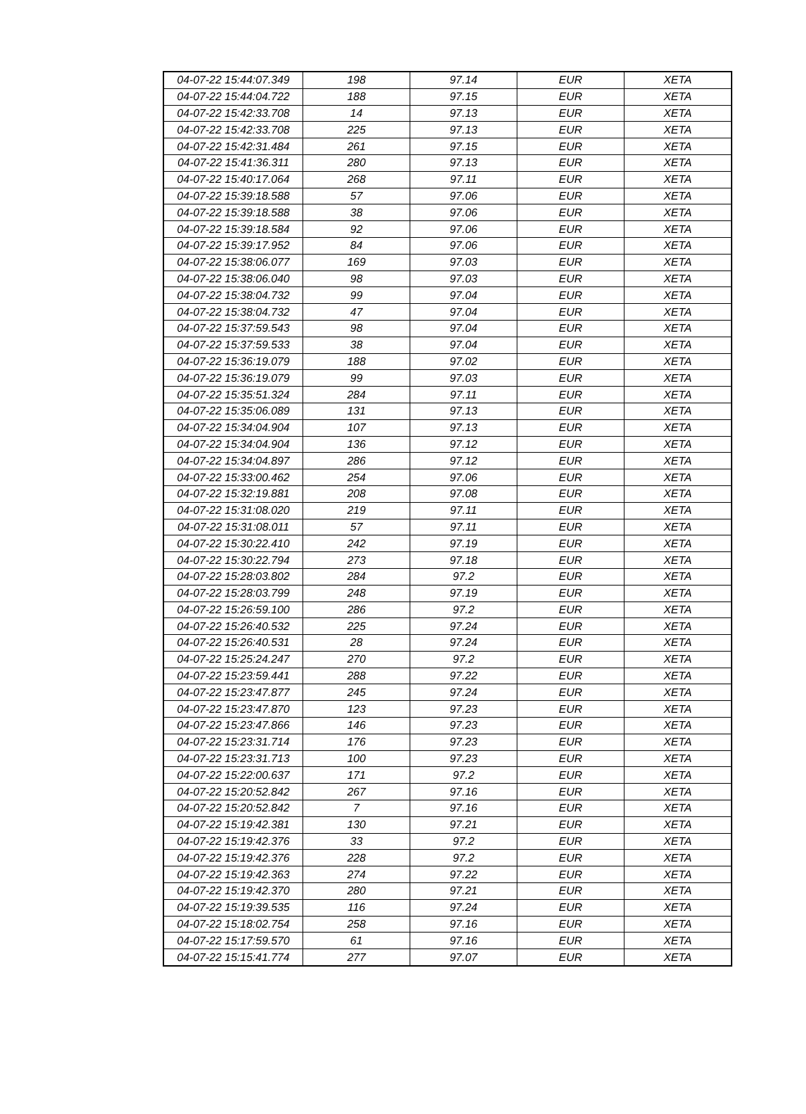| 04-07-22 15:44:07.349 | 198 | 97.14 | EUR | XETA |
| 04-07-22 15:44:04.722 | 188 | 97.15 | EUR | XETA |
| 04-07-22 15:42:33.708 | 14 | 97.13 | EUR | XETA |
| 04-07-22 15:42:33.708 | 225 | 97.13 | EUR | XETA |
| 04-07-22 15:42:31.484 | 261 | 97.15 | EUR | XETA |
| 04-07-22 15:41:36.311 | 280 | 97.13 | EUR | XETA |
| 04-07-22 15:40:17.064 | 268 | 97.11 | EUR | XETA |
| 04-07-22 15:39:18.588 | 57 | 97.06 | EUR | XETA |
| 04-07-22 15:39:18.588 | 38 | 97.06 | EUR | XETA |
| 04-07-22 15:39:18.584 | 92 | 97.06 | EUR | XETA |
| 04-07-22 15:39:17.952 | 84 | 97.06 | EUR | XETA |
| 04-07-22 15:38:06.077 | 169 | 97.03 | EUR | XETA |
| 04-07-22 15:38:06.040 | 98 | 97.03 | EUR | XETA |
| 04-07-22 15:38:04.732 | 99 | 97.04 | EUR | XETA |
| 04-07-22 15:38:04.732 | 47 | 97.04 | EUR | XETA |
| 04-07-22 15:37:59.543 | 98 | 97.04 | EUR | XETA |
| 04-07-22 15:37:59.533 | 38 | 97.04 | EUR | XETA |
| 04-07-22 15:36:19.079 | 188 | 97.02 | EUR | XETA |
| 04-07-22 15:36:19.079 | 99 | 97.03 | EUR | XETA |
| 04-07-22 15:35:51.324 | 284 | 97.11 | EUR | XETA |
| 04-07-22 15:35:06.089 | 131 | 97.13 | EUR | XETA |
| 04-07-22 15:34:04.904 | 107 | 97.13 | EUR | XETA |
| 04-07-22 15:34:04.904 | 136 | 97.12 | EUR | XETA |
| 04-07-22 15:34:04.897 | 286 | 97.12 | EUR | XETA |
| 04-07-22 15:33:00.462 | 254 | 97.06 | EUR | XETA |
| 04-07-22 15:32:19.881 | 208 | 97.08 | EUR | XETA |
| 04-07-22 15:31:08.020 | 219 | 97.11 | EUR | XETA |
| 04-07-22 15:31:08.011 | 57 | 97.11 | EUR | XETA |
| 04-07-22 15:30:22.410 | 242 | 97.19 | EUR | XETA |
| 04-07-22 15:30:22.794 | 273 | 97.18 | EUR | XETA |
| 04-07-22 15:28:03.802 | 284 | 97.2 | EUR | XETA |
| 04-07-22 15:28:03.799 | 248 | 97.19 | EUR | XETA |
| 04-07-22 15:26:59.100 | 286 | 97.2 | EUR | XETA |
| 04-07-22 15:26:40.532 | 225 | 97.24 | EUR | XETA |
| 04-07-22 15:26:40.531 | 28 | 97.24 | EUR | XETA |
| 04-07-22 15:25:24.247 | 270 | 97.2 | EUR | XETA |
| 04-07-22 15:23:59.441 | 288 | 97.22 | EUR | XETA |
| 04-07-22 15:23:47.877 | 245 | 97.24 | EUR | XETA |
| 04-07-22 15:23:47.870 | 123 | 97.23 | EUR | XETA |
| 04-07-22 15:23:47.866 | 146 | 97.23 | EUR | XETA |
| 04-07-22 15:23:31.714 | 176 | 97.23 | EUR | XETA |
| 04-07-22 15:23:31.713 | 100 | 97.23 | EUR | XETA |
| 04-07-22 15:22:00.637 | 171 | 97.2 | EUR | XETA |
| 04-07-22 15:20:52.842 | 267 | 97.16 | EUR | XETA |
| 04-07-22 15:20:52.842 | 7 | 97.16 | EUR | XETA |
| 04-07-22 15:19:42.381 | 130 | 97.21 | EUR | XETA |
| 04-07-22 15:19:42.376 | 33 | 97.2 | EUR | XETA |
| 04-07-22 15:19:42.376 | 228 | 97.2 | EUR | XETA |
| 04-07-22 15:19:42.363 | 274 | 97.22 | EUR | XETA |
| 04-07-22 15:19:42.370 | 280 | 97.21 | EUR | XETA |
| 04-07-22 15:19:39.535 | 116 | 97.24 | EUR | XETA |
| 04-07-22 15:18:02.754 | 258 | 97.16 | EUR | XETA |
| 04-07-22 15:17:59.570 | 61 | 97.16 | EUR | XETA |
| 04-07-22 15:15:41.774 | 277 | 97.07 | EUR | XETA |